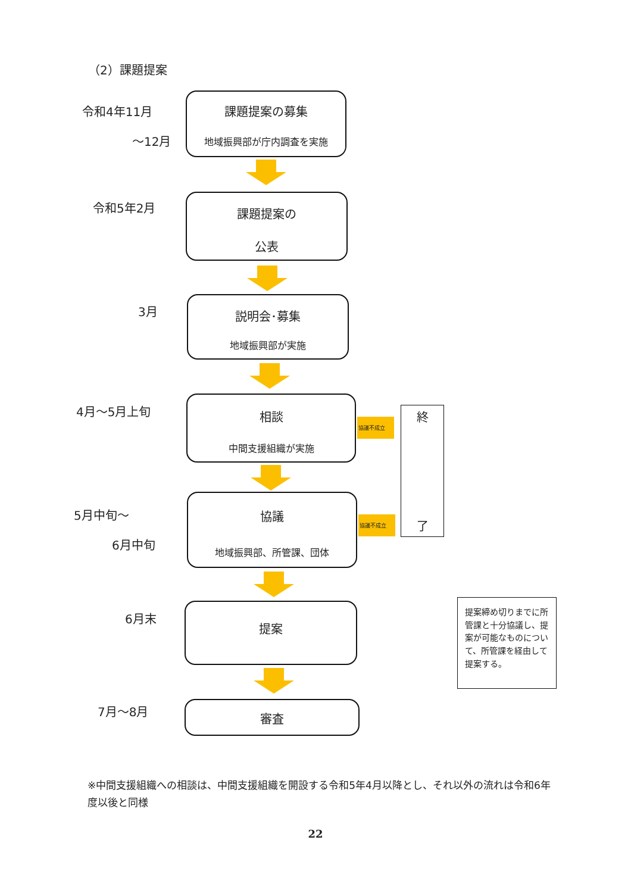（2）課題提案
令和4年11月
～12月
課題提案の募集
地域振興部が庁内調査を実施
令和5年2月
課題提案の
公表
3月
説明会･募集
地域振興部が実施
4月～5月上旬
相談
中間支援組織が実施
協議不成立
5月中旬～
6月中旬
協議
地域振興部、所管課、団体
協議不成立
終
了
6月末
提案
提案締め切りまでに所管課と十分協議し、提案が可能なものについて、所管課を経由して提案する。
7月～8月 審査
※中間支援組織への相談は、中間支援組織を開設する令和5年4月以降とし、それ以外の流れは令和6年度以後と同様
22